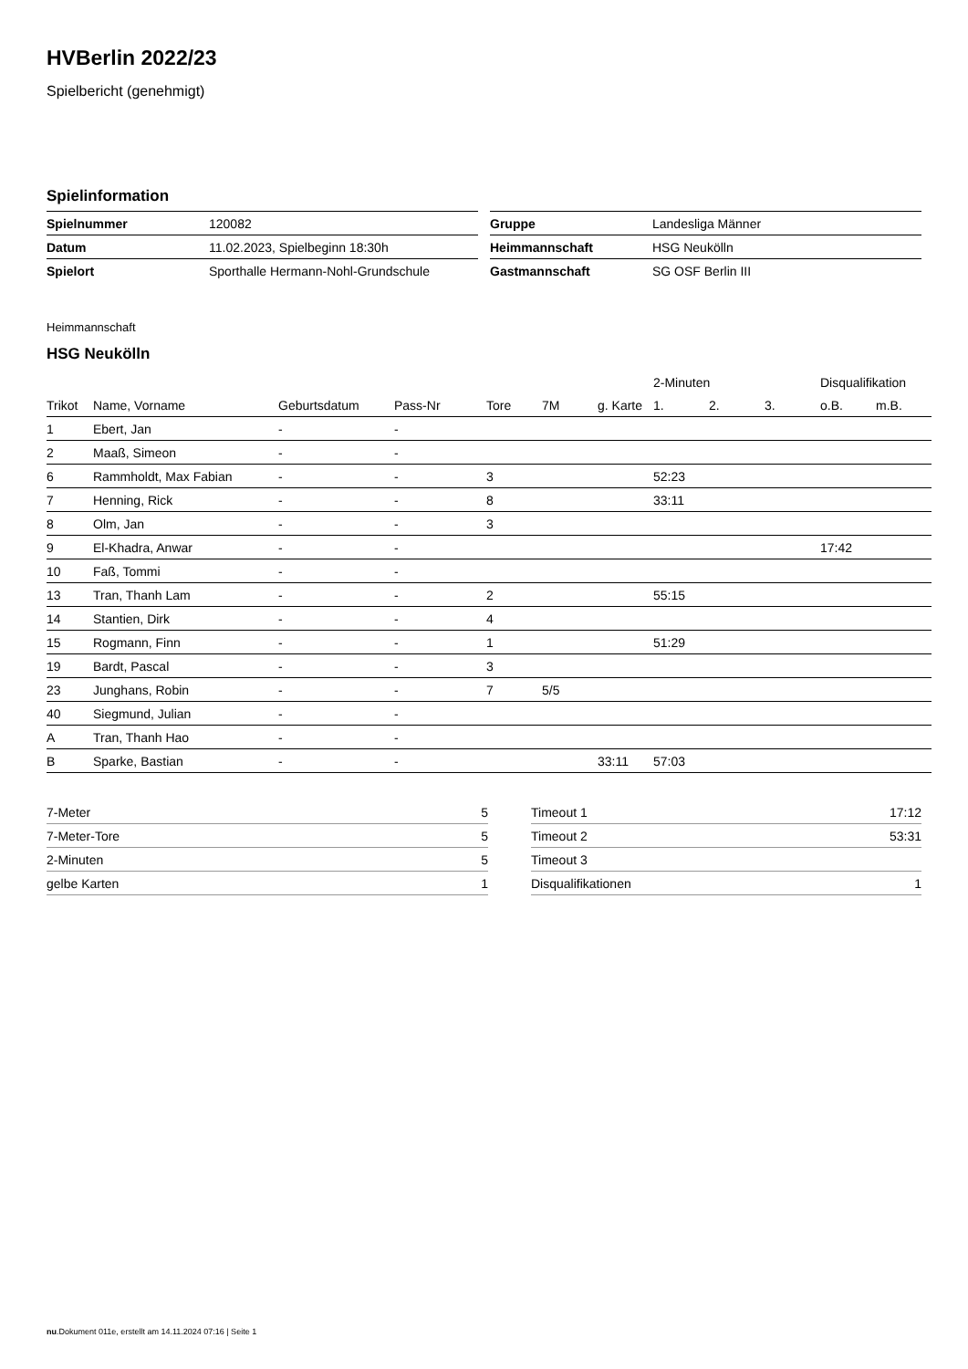HVBerlin 2022/23
Spielbericht (genehmigt)
Spielinformation
| Spielnummer | 120082 |
| Datum | 11.02.2023, Spielbeginn 18:30h |
| Spielort | Sporthalle Hermann-Nohl-Grundschule |
| Gruppe | Landesliga Männer |
| Heimmannschaft | HSG Neukölln |
| Gastmannschaft | SG OSF Berlin III |
Heimmannschaft
HSG Neukölln
| | | | | | | | 2-Minuten | | | Disqualifikation | |
| --- | --- | --- | --- | --- | --- | --- | --- | --- | --- | --- | --- |
| Trikot | Name, Vorname | Geburtsdatum | Pass-Nr | Tore | 7M | g. Karte | 1. | 2. | 3. | o.B. | m.B. |
| 1 | Ebert, Jan | - | - | | | | | | | | |
| 2 | Maaß, Simeon | - | - | | | | | | | | |
| 6 | Rammholdt, Max Fabian | - | - | 3 | | | 52:23 | | | | |
| 7 | Henning, Rick | - | - | 8 | | | 33:11 | | | | |
| 8 | Olm, Jan | - | - | 3 | | | | | | | |
| 9 | El-Khadra, Anwar | - | - | | | | | | | 17:42 | |
| 10 | Faß, Tommi | - | - | | | | | | | | |
| 13 | Tran, Thanh Lam | - | - | 2 | | | 55:15 | | | | |
| 14 | Stantien, Dirk | - | - | 4 | | | | | | | |
| 15 | Rogmann, Finn | - | - | 1 | | | 51:29 | | | | |
| 19 | Bardt, Pascal | - | - | 3 | | | | | | | |
| 23 | Junghans, Robin | - | - | 7 | 5/5 | | | | | | |
| 40 | Siegmund, Julian | - | - | | | | | | | | |
| A | Tran, Thanh Hao | - | - | | | | | | | | |
| B | Sparke, Bastian | - | - | | | 33:11 | 57:03 | | | | |
| 7-Meter | 5 |
| 7-Meter-Tore | 5 |
| 2-Minuten | 5 |
| gelbe Karten | 1 |
| Timeout 1 | 17:12 |
| Timeout 2 | 53:31 |
| Timeout 3 | |
| Disqualifikationen | 1 |
nu.Dokument 011e, erstellt am 14.11.2024 07:16 | Seite 1